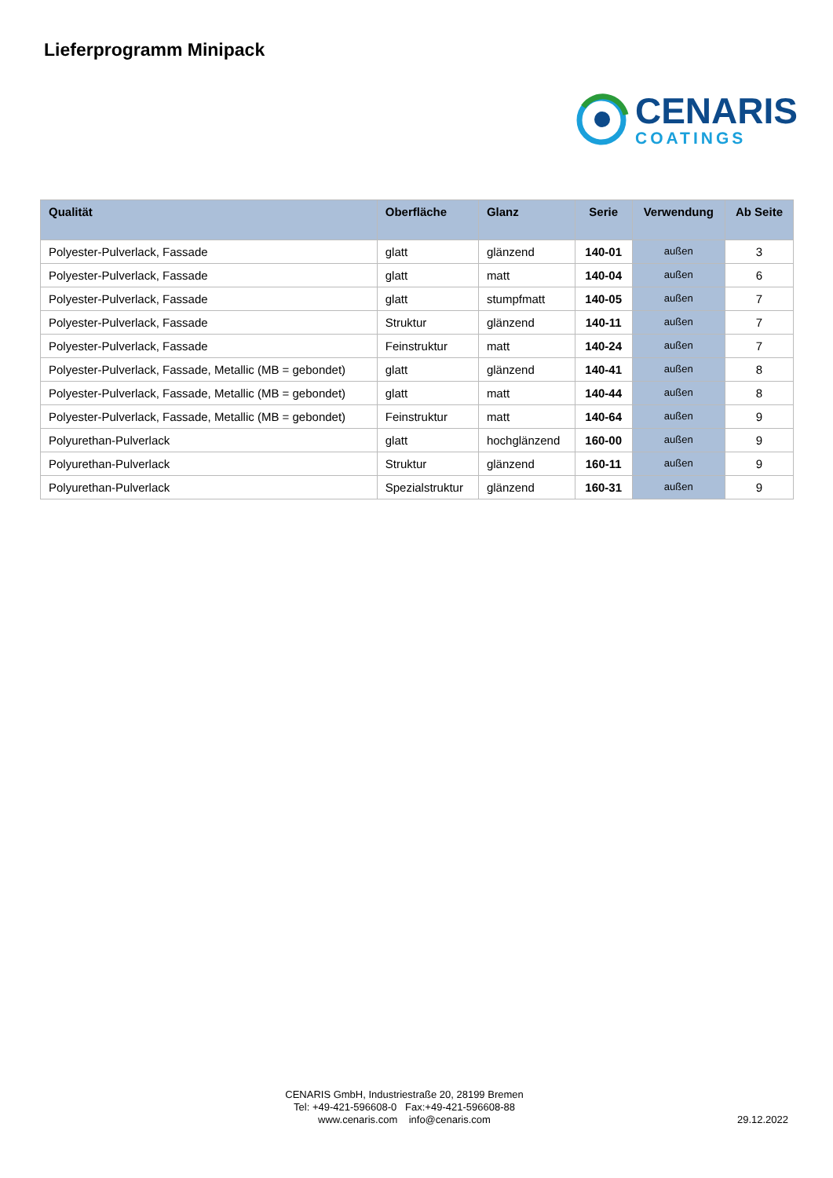Lieferprogramm Minipack
CENARIS
COATINGS
| Qualität | Oberfläche | Glanz | Serie | Verwendung | Ab Seite |
| --- | --- | --- | --- | --- | --- |
| Polyester-Pulverlack, Fassade | glatt | glänzend | 140-01 | außen | 3 |
| Polyester-Pulverlack, Fassade | glatt | matt | 140-04 | außen | 6 |
| Polyester-Pulverlack, Fassade | glatt | stumpfmatt | 140-05 | außen | 7 |
| Polyester-Pulverlack, Fassade | Struktur | glänzend | 140-11 | außen | 7 |
| Polyester-Pulverlack, Fassade | Feinstruktur | matt | 140-24 | außen | 7 |
| Polyester-Pulverlack, Fassade, Metallic (MB = gebondet) | glatt | glänzend | 140-41 | außen | 8 |
| Polyester-Pulverlack, Fassade, Metallic (MB = gebondet) | glatt | matt | 140-44 | außen | 8 |
| Polyester-Pulverlack, Fassade, Metallic (MB = gebondet) | Feinstruktur | matt | 140-64 | außen | 9 |
| Polyurethan-Pulverlack | glatt | hochglänzend | 160-00 | außen | 9 |
| Polyurethan-Pulverlack | Struktur | glänzend | 160-11 | außen | 9 |
| Polyurethan-Pulverlack | Spezialstruktur | glänzend | 160-31 | außen | 9 |
CENARIS GmbH, Industriestraße 20, 28199 Bremen
Tel: +49-421-596608-0 Fax:+49-421-596608-88
www.cenaris.com info@cenaris.com
29.12.2022